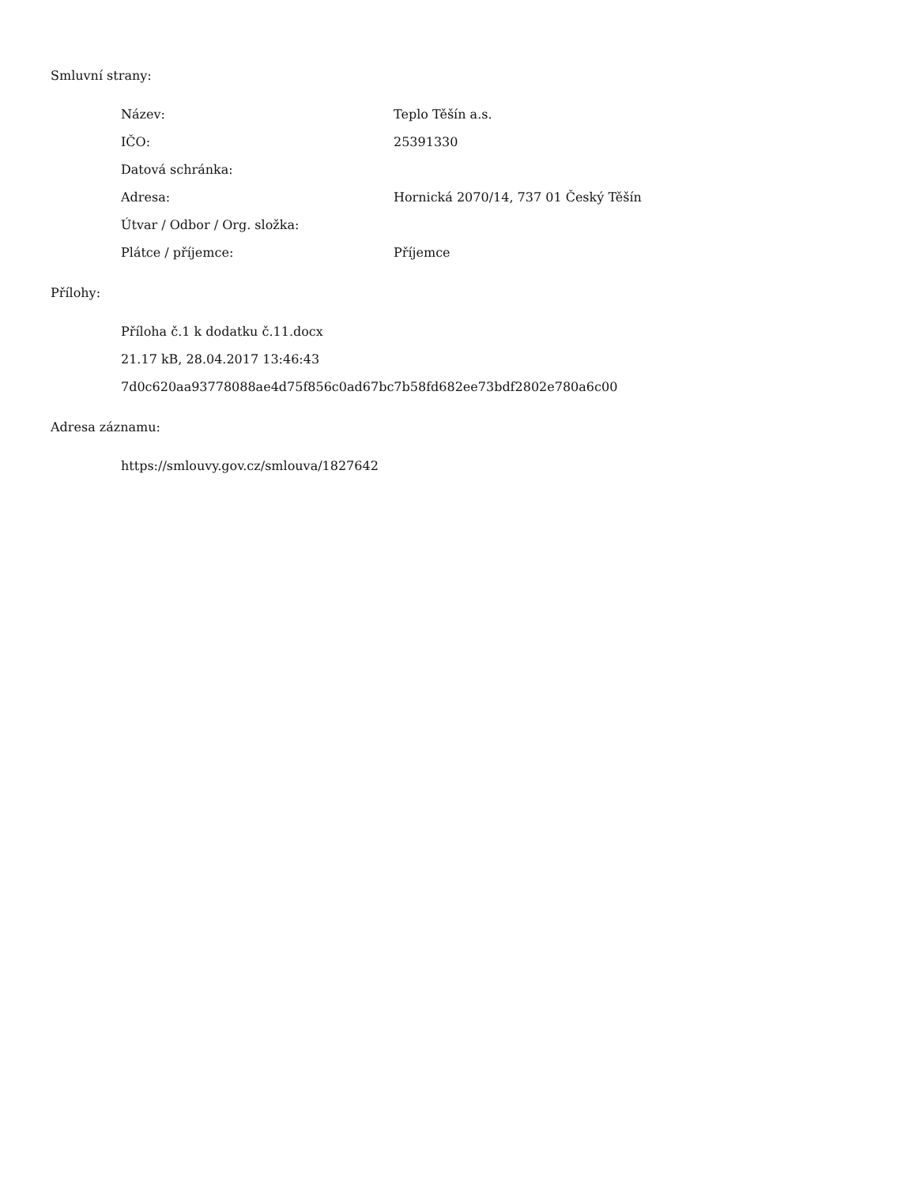Smluvní strany:
| Název: | Teplo Těšín a.s. |
| IČO: | 25391330 |
| Datová schránka: | |
| Adresa: | Hornická 2070/14, 737 01 Český Těšín |
| Útvar / Odbor / Org. složka: | |
| Plátce / příjemce: | Příjemce |
Přílohy:
Příloha č.1 k dodatku č.11.docx
21.17 kB, 28.04.2017 13:46:43
7d0c620aa93778088ae4d75f856c0ad67bc7b58fd682ee73bdf2802e780a6c00
Adresa záznamu:
https://smlouvy.gov.cz/smlouva/1827642